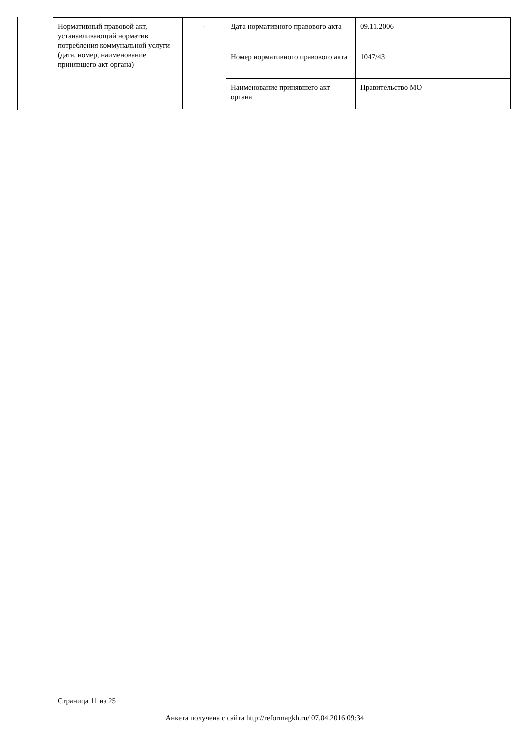| Нормативный правовой акт, устанавливающий норматив потребления коммунальной услуги (дата, номер, наименование принявшего акт органа) | - | Дата нормативного правового акта | 09.11.2006 |
| | | Номер нормативного правового акта | 1047/43 |
| | | Наименование принявшего акт органа | Правительство МО |
Страница 11 из 25
Анкета получена с сайта http://reformagkh.ru/ 07.04.2016 09:34